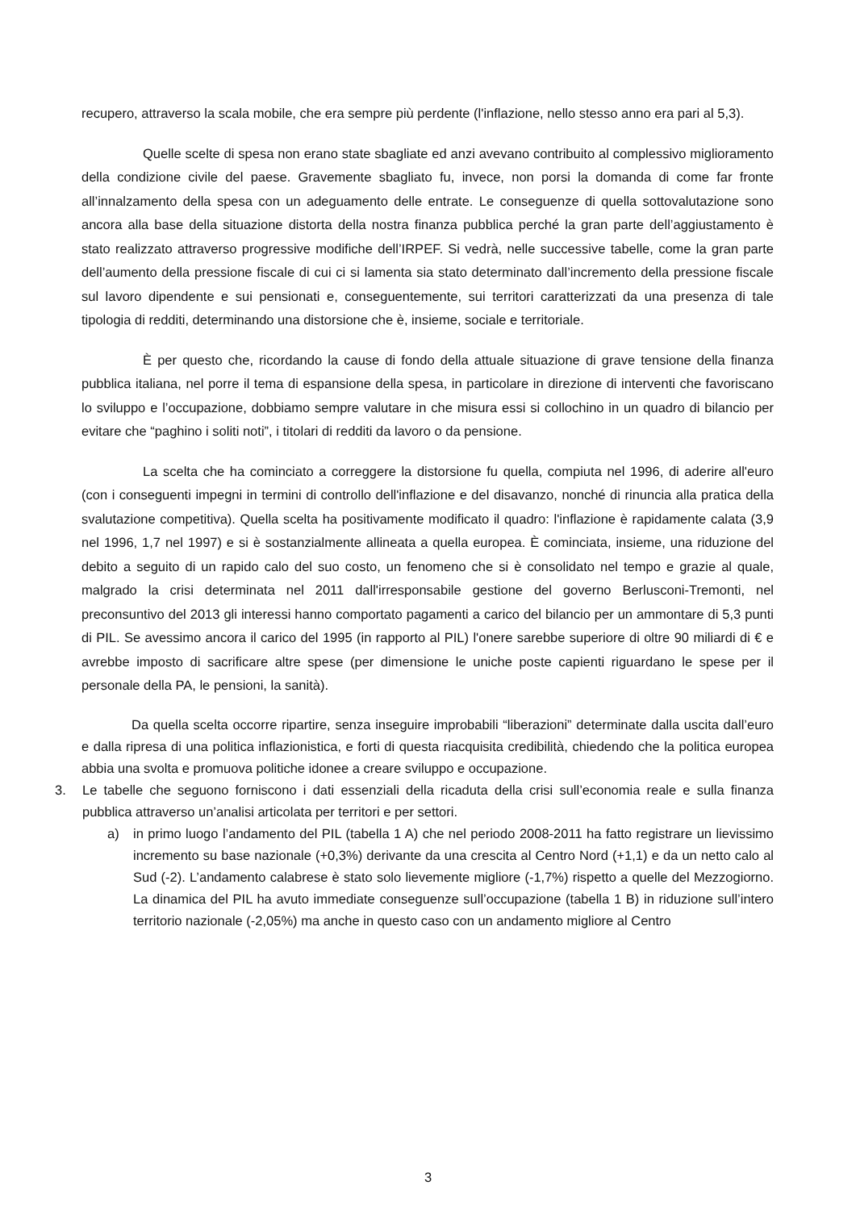recupero, attraverso la scala mobile, che era sempre più perdente (l'inflazione, nello stesso anno era pari al 5,3).
Quelle scelte di spesa non erano state sbagliate ed anzi avevano contribuito al complessivo miglioramento della condizione civile del paese. Gravemente sbagliato fu, invece, non porsi la domanda di come far fronte all’innalzamento della spesa con un adeguamento delle entrate. Le conseguenze di quella sottovalutazione sono ancora alla base della situazione distorta della nostra finanza pubblica perché la gran parte dell’aggiustamento è stato realizzato attraverso progressive modifiche dell’IRPEF. Si vedrà, nelle successive tabelle, come la gran parte dell’aumento della pressione fiscale di cui ci si lamenta sia stato determinato dall’incremento della pressione fiscale sul lavoro dipendente e sui pensionati e, conseguentemente, sui territori caratterizzati da una presenza di tale tipologia di redditi, determinando una distorsione che è, insieme, sociale e territoriale.
È per questo che, ricordando la cause di fondo della attuale situazione di grave tensione della finanza pubblica italiana, nel porre il tema di espansione della spesa, in particolare in direzione di interventi che favoriscano lo sviluppo e l’occupazione, dobbiamo sempre valutare in che misura essi si collochino in un quadro di bilancio per evitare che “paghino i soliti noti”, i titolari di redditi da lavoro o da pensione.
La scelta che ha cominciato a correggere la distorsione fu quella, compiuta nel 1996, di aderire all'euro (con i conseguenti impegni in termini di controllo dell'inflazione e del disavanzo, nonché di rinuncia alla pratica della svalutazione competitiva). Quella scelta ha positivamente modificato il quadro: l'inflazione è rapidamente calata (3,9 nel 1996, 1,7 nel 1997) e si è sostanzialmente allineata a quella europea. È cominciata, insieme, una riduzione del debito a seguito di un rapido calo del suo costo, un fenomeno che si è consolidato nel tempo e grazie al quale, malgrado la crisi determinata nel 2011 dall'irresponsabile gestione del governo Berlusconi-Tremonti, nel preconsuntivo del 2013 gli interessi hanno comportato pagamenti a carico del bilancio per un ammontare di 5,3 punti di PIL. Se avessimo ancora il carico del 1995 (in rapporto al PIL) l'onere sarebbe superiore di oltre 90 miliardi di € e avrebbe imposto di sacrificare altre spese (per dimensione le uniche poste capienti riguardano le spese per il personale della PA, le pensioni, la sanità).
Da quella scelta occorre ripartire, senza inseguire improbabili “liberazioni” determinate dalla uscita dall’euro e dalla ripresa di una politica inflazionistica, e forti di questa riacquisita credibilità, chiedendo che la politica europea abbia una svolta e promuova politiche idonee a creare sviluppo e occupazione.
3. Le tabelle che seguono forniscono i dati essenziali della ricaduta della crisi sull’economia reale e sulla finanza pubblica attraverso un’analisi articolata per territori e per settori.
a) in primo luogo l’andamento del PIL (tabella 1 A) che nel periodo 2008-2011 ha fatto registrare un lievissimo incremento su base nazionale (+0,3%) derivante da una crescita al Centro Nord (+1,1) e da un netto calo al Sud (-2). L’andamento calabrese è stato solo lievemente migliore (-1,7%) rispetto a quelle del Mezzogiorno. La dinamica del PIL ha avuto immediate conseguenze sull’occupazione (tabella 1 B) in riduzione sull’intero territorio nazionale (-2,05%) ma anche in questo caso con un andamento migliore al Centro
3